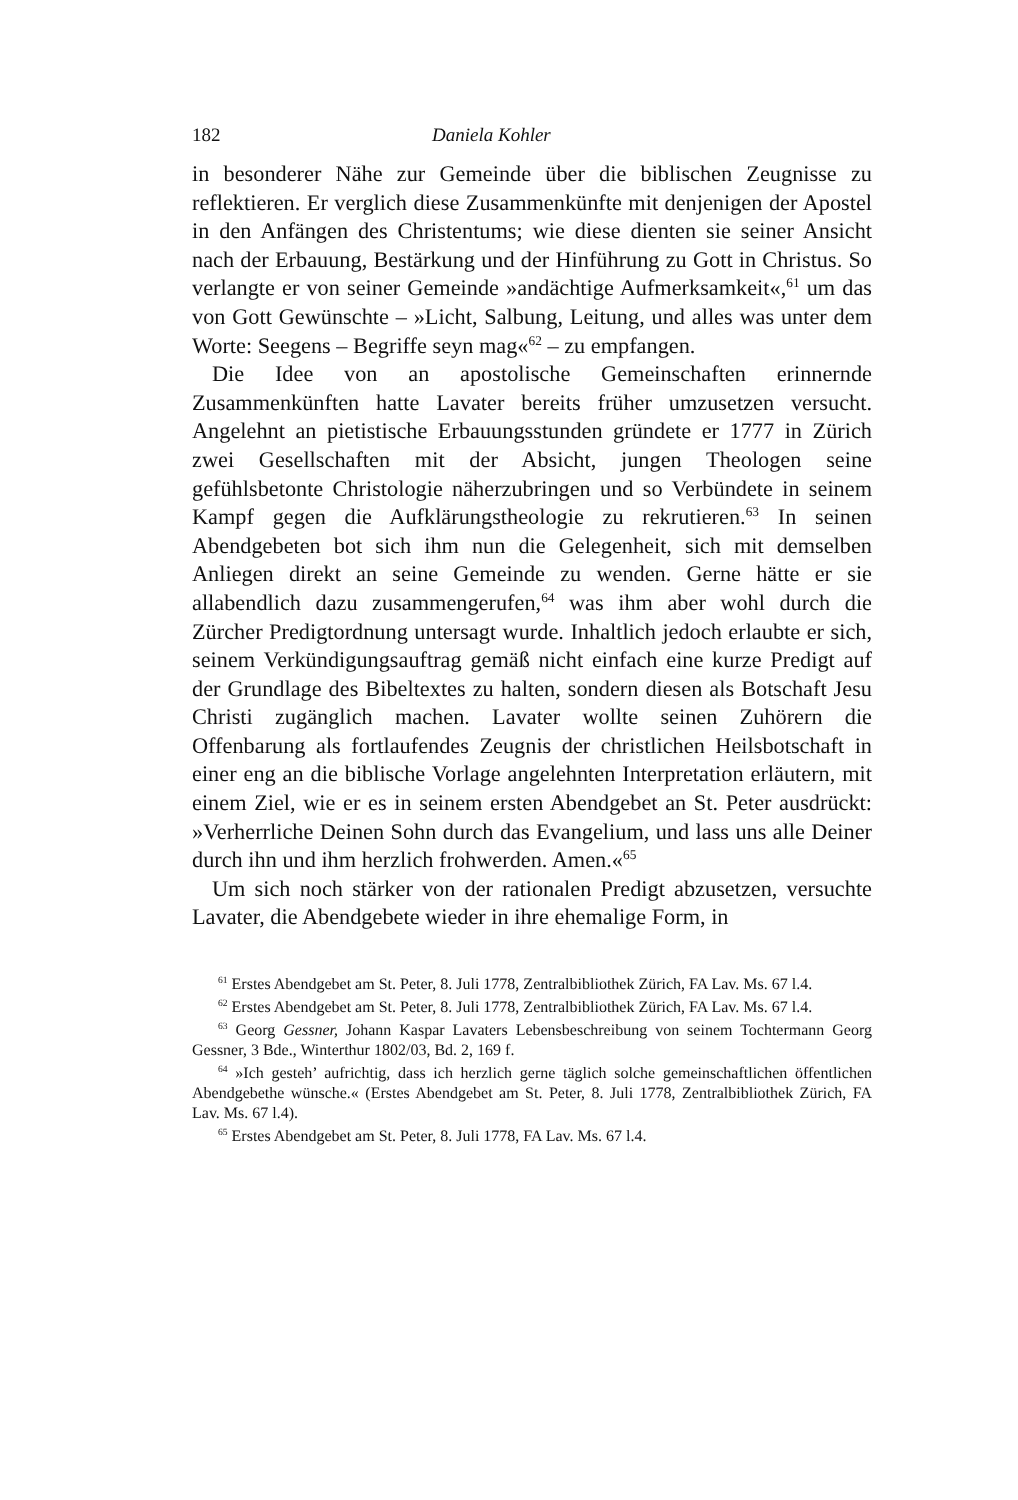182 Daniela Kohler
in besonderer Nähe zur Gemeinde über die biblischen Zeugnisse zu reflektieren. Er verglich diese Zusammenkünfte mit denjenigen der Apostel in den Anfängen des Christentums; wie diese dienten sie seiner Ansicht nach der Erbauung, Bestärkung und der Hinführung zu Gott in Christus. So verlangte er von seiner Gemeinde »andächtige Aufmerksamkeit«,<sup>61</sup> um das von Gott Gewünschte – »Licht, Salbung, Leitung, und alles was unter dem Worte: Seegens – Begriffe seyn mag«<sup>62</sup> – zu empfangen.
Die Idee von an apostolische Gemeinschaften erinnernde Zusammenkünften hatte Lavater bereits früher umzusetzen versucht. Angelehnt an pietistische Erbauungsstunden gründete er 1777 in Zürich zwei Gesellschaften mit der Absicht, jungen Theologen seine gefühlsbetonte Christologie näherzubringen und so Verbündete in seinem Kampf gegen die Aufklärungstheologie zu rekrutieren.<sup>63</sup> In seinen Abendgebeten bot sich ihm nun die Gelegenheit, sich mit demselben Anliegen direkt an seine Gemeinde zu wenden. Gerne hätte er sie allabendlich dazu zusammengerufen,<sup>64</sup> was ihm aber wohl durch die Zürcher Predigtordnung untersagt wurde. Inhaltlich jedoch erlaubte er sich, seinem Verkündigungsauftrag gemäß nicht einfach eine kurze Predigt auf der Grundlage des Bibeltextes zu halten, sondern diesen als Botschaft Jesu Christi zugänglich machen. Lavater wollte seinen Zuhörern die Offenbarung als fortlaufendes Zeugnis der christlichen Heilsbotschaft in einer eng an die biblische Vorlage angelehnten Interpretation erläutern, mit einem Ziel, wie er es in seinem ersten Abendgebet an St. Peter ausdrückt: »Verherrliche Deinen Sohn durch das Evangelium, und lass uns alle Deiner durch ihn und ihm herzlich frohwerden. Amen.«<sup>65</sup>
Um sich noch stärker von der rationalen Predigt abzusetzen, versuchte Lavater, die Abendgebete wieder in ihre ehemalige Form, in
<sup>61</sup> Erstes Abendgebet am St. Peter, 8. Juli 1778, Zentralbibliothek Zürich, FA Lav. Ms. 67 l.4.
<sup>62</sup> Erstes Abendgebet am St. Peter, 8. Juli 1778, Zentralbibliothek Zürich, FA Lav. Ms. 67 l.4.
<sup>63</sup> Georg Gessner, Johann Kaspar Lavaters Lebensbeschreibung von seinem Tochtermann Georg Gessner, 3 Bde., Winterthur 1802/03, Bd. 2, 169 f.
<sup>64</sup> »Ich gesteh’ aufrichtig, dass ich herzlich gerne täglich solche gemeinschaftlichen öffentlichen Abendgebethe wünsche.« (Erstes Abendgebet am St. Peter, 8. Juli 1778, Zentralbibliothek Zürich, FA Lav. Ms. 67 l.4).
<sup>65</sup> Erstes Abendgebet am St. Peter, 8. Juli 1778, FA Lav. Ms. 67 l.4.